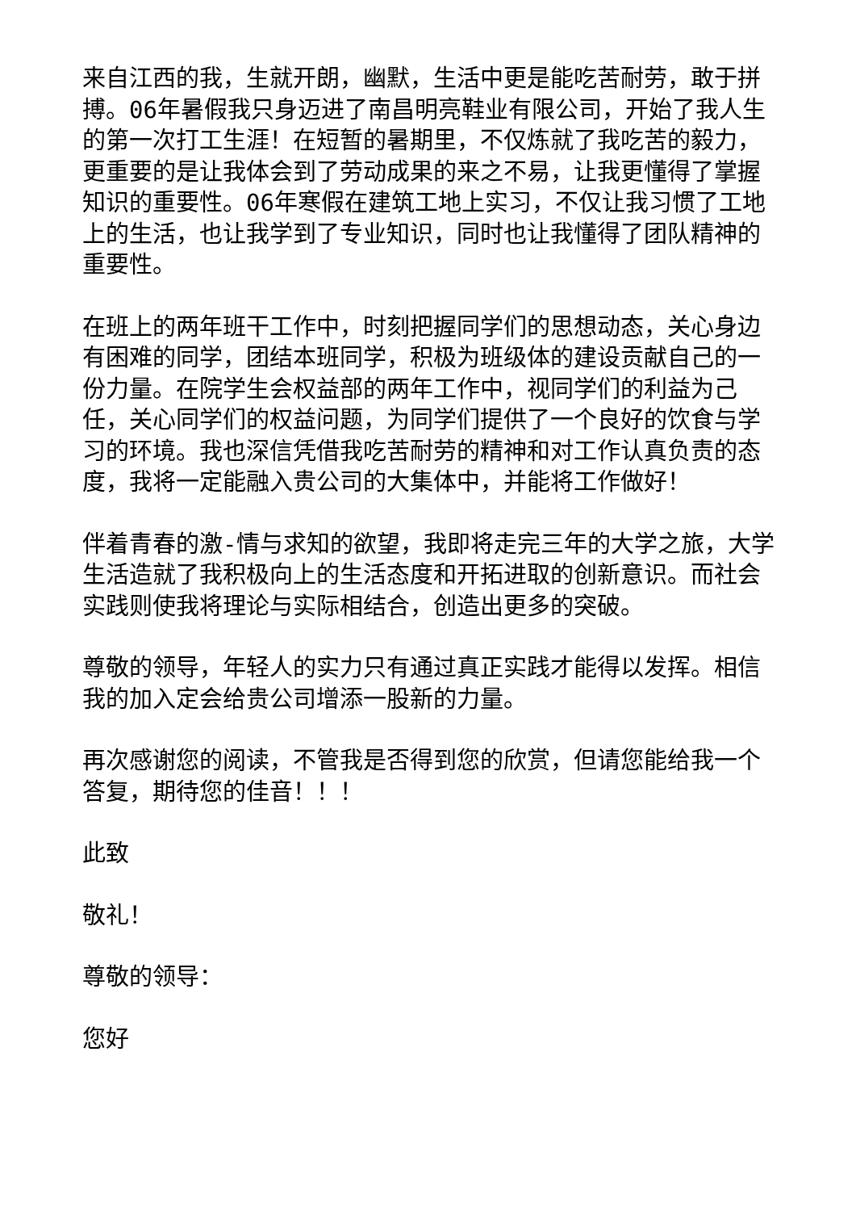来自江西的我，生就开朗，幽默，生活中更是能吃苦耐劳，敢于拼搏。06年暑假我只身迈进了南昌明亮鞋业有限公司，开始了我人生的第一次打工生涯！在短暂的暑期里，不仅炼就了我吃苦的毅力，更重要的是让我体会到了劳动成果的来之不易，让我更懂得了掌握知识的重要性。06年寒假在建筑工地上实习，不仅让我习惯了工地上的生活，也让我学到了专业知识，同时也让我懂得了团队精神的重要性。
在班上的两年班干工作中，时刻把握同学们的思想动态，关心身边有困难的同学，团结本班同学，积极为班级体的建设贡献自己的一份力量。在院学生会权益部的两年工作中，视同学们的利益为己任，关心同学们的权益问题，为同学们提供了一个良好的饮食与学习的环境。我也深信凭借我吃苦耐劳的精神和对工作认真负责的态度，我将一定能融入贵公司的大集体中，并能将工作做好！
伴着青春的激-情与求知的欲望，我即将走完三年的大学之旅，大学生活造就了我积极向上的生活态度和开拓进取的创新意识。而社会实践则使我将理论与实际相结合，创造出更多的突破。
尊敬的领导，年轻人的实力只有通过真正实践才能得以发挥。相信我的加入定会给贵公司增添一股新的力量。
再次感谢您的阅读，不管我是否得到您的欣赏，但请您能给我一个答复，期待您的佳音！！！
此致
敬礼！
尊敬的领导：
您好